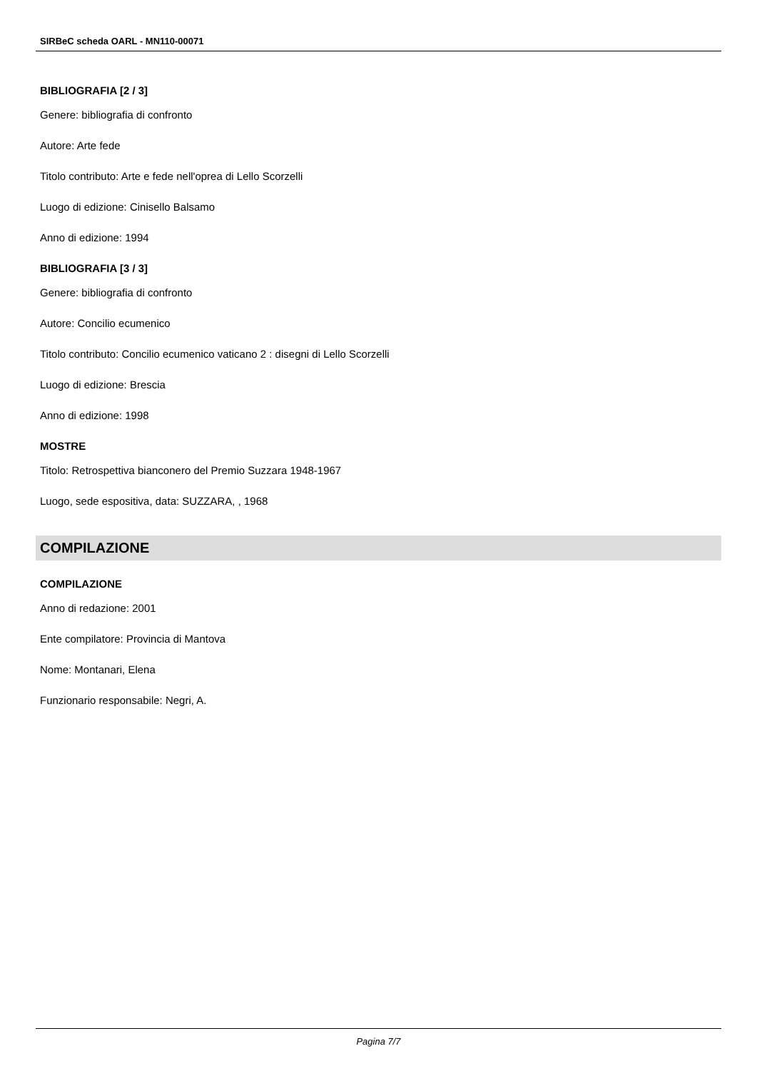SIRBeC scheda OARL - MN110-00071
BIBLIOGRAFIA [2 / 3]
Genere: bibliografia di confronto
Autore: Arte fede
Titolo contributo: Arte e fede nell'oprea di Lello Scorzelli
Luogo di edizione: Cinisello Balsamo
Anno di edizione: 1994
BIBLIOGRAFIA [3 / 3]
Genere: bibliografia di confronto
Autore: Concilio ecumenico
Titolo contributo: Concilio ecumenico vaticano 2 : disegni di Lello Scorzelli
Luogo di edizione: Brescia
Anno di edizione: 1998
MOSTRE
Titolo: Retrospettiva bianconero del Premio Suzzara 1948-1967
Luogo, sede espositiva, data: SUZZARA, , 1968
COMPILAZIONE
COMPILAZIONE
Anno di redazione: 2001
Ente compilatore: Provincia di Mantova
Nome: Montanari, Elena
Funzionario responsabile: Negri, A.
Pagina 7/7